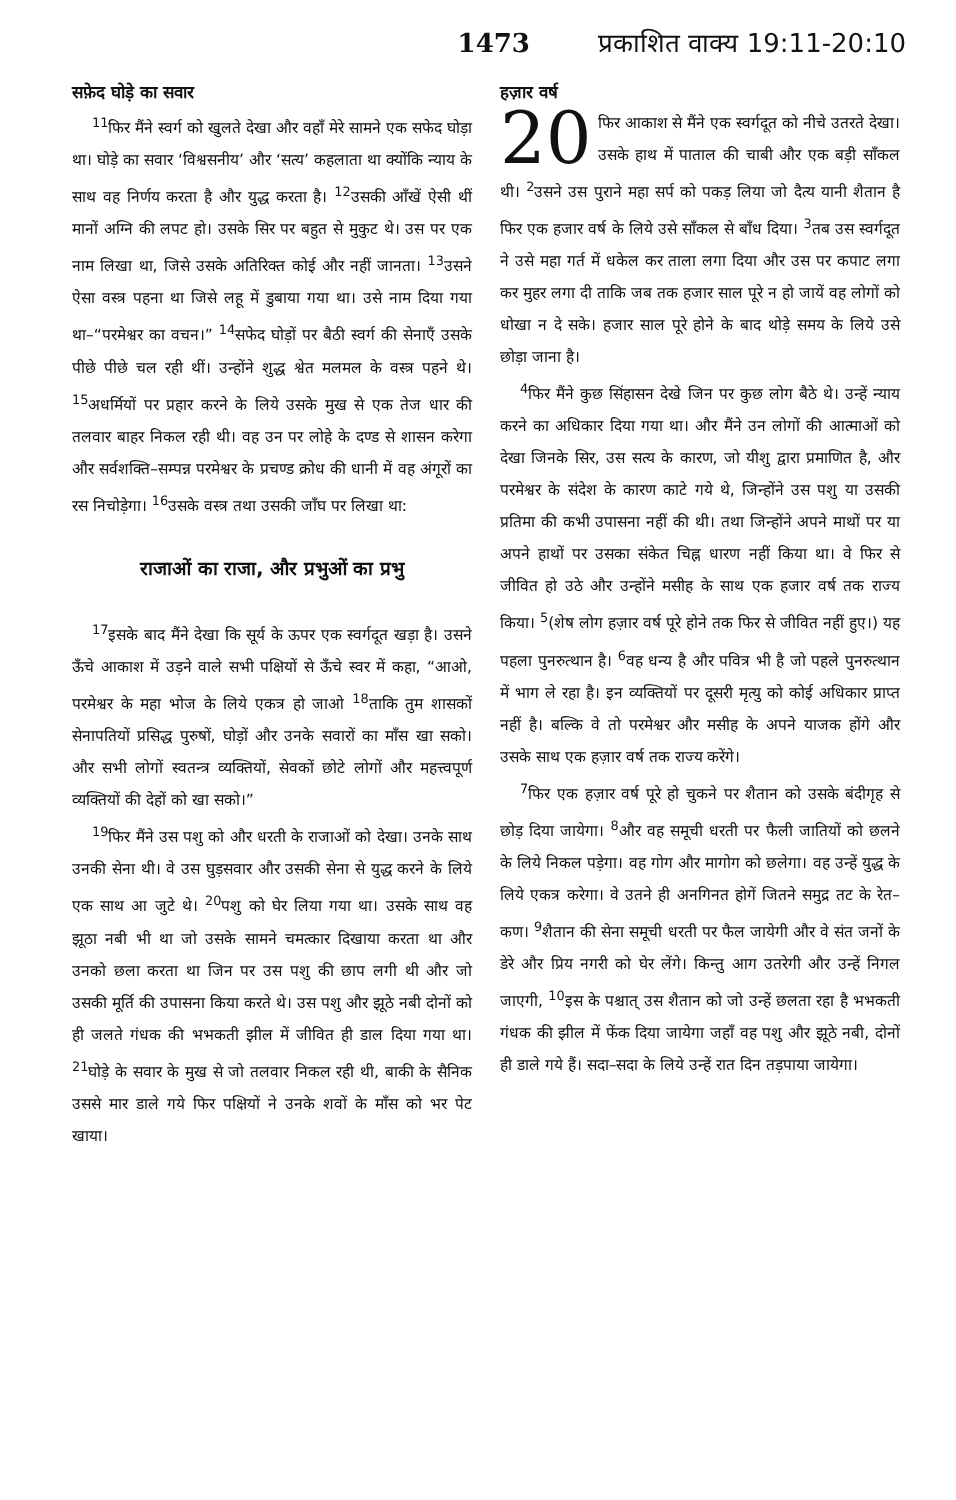1473 प्रकाशित वाक्य 19:11-20:10
सफ़ेद घोड़े का सवार
<sup>11</sup> फिर मैंने स्वर्ग को खुलते देखा और वहाँ मेरे सामने एक सफेद घोड़ा था। घोड़े का सवार ‘विश्वसनीय’ और ‘सत्य’ कहलाता था क्योंकि न्याय के साथ वह निर्णय करता है और युद्ध करता है। <sup>12</sup>उसकी आँखें ऐसी थीं मानों अग्नि की लपट हो। उसके सिर पर बहुत से मुकुट थे। उस पर एक नाम लिखा था, जिसे उसके अतिरिक्त कोई और नहीं जानता। <sup>13</sup>उसने ऐसा वस्त्र पहना था जिसे लहू में डुबाया गया था। उसे नाम दिया गया था–“परमेश्वर का वचन।” <sup>14</sup>सफेद घोड़ों पर बैठी स्वर्ग की सेनाएँ उसके पीछे पीछे चल रही थीं। उन्होंने शुद्ध श्वेत मलमल के वस्त्र पहने थे। <sup>15</sup>अधर्मियों पर प्रहार करने के लिये उसके मुख से एक तेज धार की तलवार बाहर निकल रही थी। वह उन पर लोहे के दण्ड से शासन करेगा और सर्वशक्ति–सम्पन्न परमेश्वर के प्रचण्ड क्रोध की धानी में वह अंगूरों का रस निचोड़ेगा। <sup>16</sup>उसके वस्त्र तथा उसकी जाँघ पर लिखा था:
राजाओं का राजा, और प्रभुओं का प्रभु
<sup>17</sup> इसके बाद मैंने देखा कि सूर्य के ऊपर एक स्वर्गदूत खड़ा है। उसने ऊँचे आकाश में उड़ने वाले सभी पक्षियों से ऊँचे स्वर में कहा, “आओ, परमेश्वर के महा भोज के लिये एकत्र हो जाओ <sup>18</sup>ताकि तुम शासकों सेनापतियों प्रसिद्ध पुरुषों, घोड़ों और उनके सवारों का माँस खा सको। और सभी लोगों स्वतन्त्र व्यक्तियों, सेवकों छोटे लोगों और महत्त्वपूर्ण व्यक्तियों की देहों को खा सको।”
<sup>19</sup> फिर मैंने उस पशु को और धरती के राजाओं को देखा। उनके साथ उनकी सेना थी। वे उस घुड़सवार और उसकी सेना से युद्ध करने के लिये एक साथ आ जुटे थे। <sup>20</sup>पशु को घेर लिया गया था। उसके साथ वह झूठा नबी भी था जो उसके सामने चमत्कार दिखाया करता था और उनको छला करता था जिन पर उस पशु की छाप लगी थी और जो उसकी मूर्ति की उपासना किया करते थे। उस पशु और झूठे नबी दोनों को ही जलते गंधक की भभकती झील में जीवित ही डाल दिया गया था। <sup>21</sup>घोड़े के सवार के मुख से जो तलवार निकल रही थी, बाकी के सैनिक उससे मार डाले गये फिर पक्षियों ने उनके शवों के माँस को भर पेट खाया।
हज़ार वर्ष
20 फिर आकाश से मैंने एक स्वर्गदूत को नीचे उतरते देखा। उसके हाथ में पाताल की चाबी और एक बड़ी साँकल थी। <sup>2</sup>उसने उस पुराने महा सर्प को पकड़ लिया जो दैत्य यानी शैतान है फिर एक हजार वर्ष के लिये उसे साँकल से बाँध दिया। <sup>3</sup>तब उस स्वर्गदूत ने उसे महा गर्त में धकेल कर ताला लगा दिया और उस पर कपाट लगा कर मुहर लगा दी ताकि जब तक हजार साल पूरे न हो जायें वह लोगों को धोखा न दे सके। हजार साल पूरे होने के बाद थोड़े समय के लिये उसे छोड़ा जाना है।
<sup>4</sup> फिर मैंने कुछ सिंहासन देखे जिन पर कुछ लोग बैठे थे। उन्हें न्याय करने का अधिकार दिया गया था। और मैंने उन लोगों की आत्माओं को देखा जिनके सिर, उस सत्य के कारण, जो यीशु द्वारा प्रमाणित है, और परमेश्वर के संदेश के कारण काटे गये थे, जिन्होंने उस पशु या उसकी प्रतिमा की कभी उपासना नहीं की थी। तथा जिन्होंने अपने माथों पर या अपने हाथों पर उसका संकेत चिह्न धारण नहीं किया था। वे फिर से जीवित हो उठे और उन्होंने मसीह के साथ एक हजार वर्ष तक राज्य किया। <sup>5</sup>(शेष लोग हज़ार वर्ष पूरे होने तक फिर से जीवित नहीं हुए।) यह पहला पुनरुत्थान है। <sup>6</sup>वह धन्य है और पवित्र भी है जो पहले पुनरुत्थान में भाग ले रहा है। इन व्यक्तियों पर दूसरी मृत्यु को कोई अधिकार प्राप्त नहीं है। बल्कि वे तो परमेश्वर और मसीह के अपने याजक होंगे और उसके साथ एक हज़ार वर्ष तक राज्य करेंगे।
<sup>7</sup> फिर एक हज़ार वर्ष पूरे हो चुकने पर शैतान को उसके बंदीगृह से छोड़ दिया जायेगा। <sup>8</sup>और वह समूची धरती पर फैली जातियों को छलने के लिये निकल पड़ेगा। वह गोग और मागोग को छलेगा। वह उन्हें युद्ध के लिये एकत्र करेगा। वे उतने ही अनगिनत होगें जितने समुद्र तट के रेत–कण। <sup>9</sup>शैतान की सेना समूची धरती पर फैल जायेगी और वे संत जनों के डेरे और प्रिय नगरी को घेर लेंगे। किन्तु आग उतरेगी और उन्हें निगल जाएगी, <sup>10</sup>इस के पश्चात् उस शैतान को जो उन्हें छलता रहा है भभकती गंधक की झील में फेंक दिया जायेगा जहाँ वह पशु और झूठे नबी, दोनों ही डाले गये हैं। सदा–सदा के लिये उन्हें रात दिन तड़पाया जायेगा।